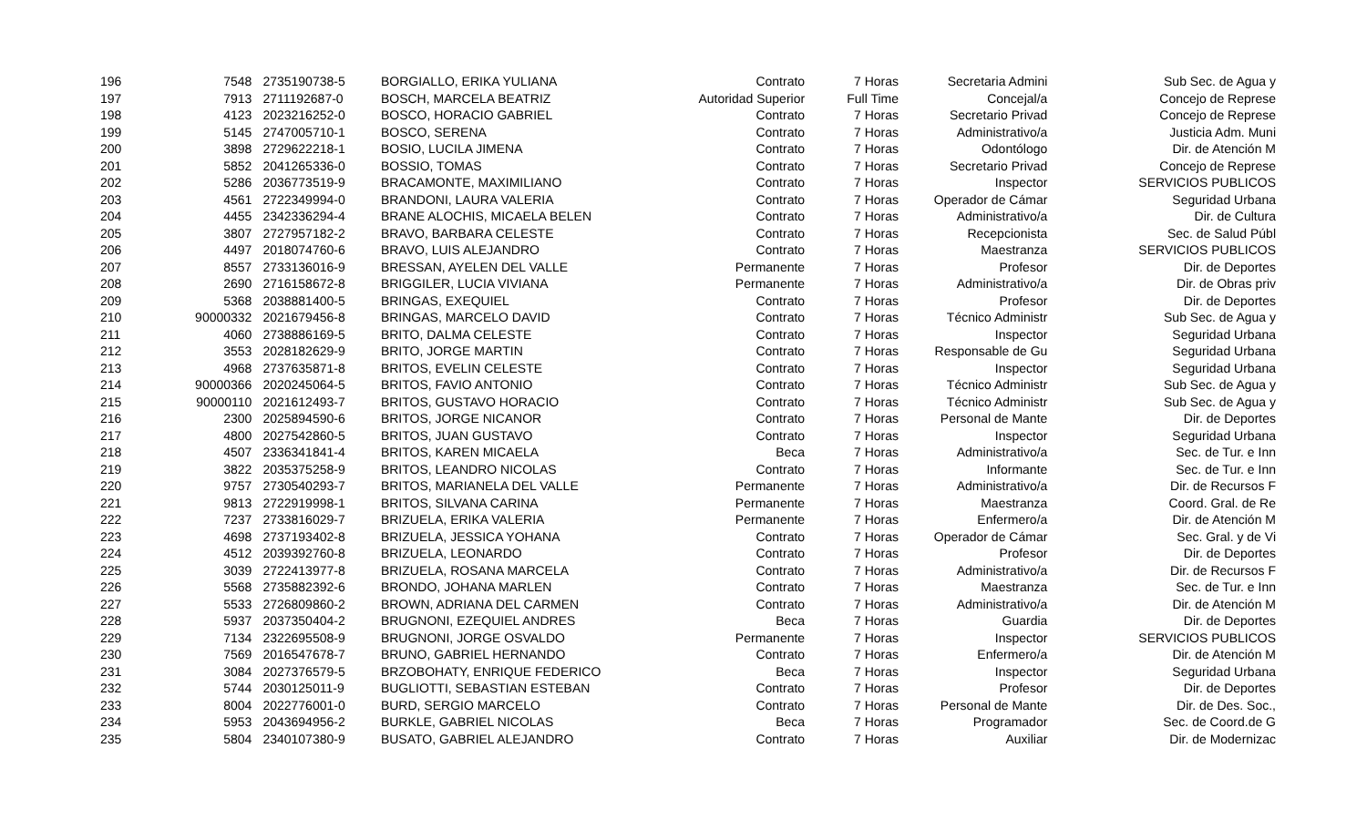| 196 | 7548 | 2735190738-5 | BORGIALLO, ERIKA YULIANA | Contrato | 7 Horas | Secretaria Admini | Sub Sec. de Agua y |
| 197 | 7913 | 2711192687-0 | BOSCH, MARCELA BEATRIZ | Autoridad Superior | Full Time | Concejal/a | Concejo de Represe |
| 198 | 4123 | 2023216252-0 | BOSCO, HORACIO GABRIEL | Contrato | 7 Horas | Secretario Privad | Concejo de Represe |
| 199 | 5145 | 2747005710-1 | BOSCO, SERENA | Contrato | 7 Horas | Administrativo/a | Justicia Adm. Muni |
| 200 | 3898 | 2729622218-1 | BOSIO, LUCILA JIMENA | Contrato | 7 Horas | Odontólogo | Dir. de Atención M |
| 201 | 5852 | 2041265336-0 | BOSSIO, TOMAS | Contrato | 7 Horas | Secretario Privad | Concejo de Represe |
| 202 | 5286 | 2036773519-9 | BRACAMONTE, MAXIMILIANO | Contrato | 7 Horas | Inspector | SERVICIOS PUBLICOS |
| 203 | 4561 | 2722349994-0 | BRANDONI, LAURA VALERIA | Contrato | 7 Horas | Operador de Cámar | Seguridad Urbana |
| 204 | 4455 | 2342336294-4 | BRANE ALOCHIS, MICAELA BELEN | Contrato | 7 Horas | Administrativo/a | Dir. de Cultura |
| 205 | 3807 | 2727957182-2 | BRAVO, BARBARA CELESTE | Contrato | 7 Horas | Recepcionista | Sec. de Salud Públ |
| 206 | 4497 | 2018074760-6 | BRAVO, LUIS ALEJANDRO | Contrato | 7 Horas | Maestranza | SERVICIOS PUBLICOS |
| 207 | 8557 | 2733136016-9 | BRESSAN, AYELEN DEL VALLE | Permanente | 7 Horas | Profesor | Dir. de Deportes |
| 208 | 2690 | 2716158672-8 | BRIGGILER, LUCIA VIVIANA | Permanente | 7 Horas | Administrativo/a | Dir. de Obras priv |
| 209 | 5368 | 2038881400-5 | BRINGAS, EXEQUIEL | Contrato | 7 Horas | Profesor | Dir. de Deportes |
| 210 | 90000332 | 2021679456-8 | BRINGAS, MARCELO DAVID | Contrato | 7 Horas | Técnico Administr | Sub Sec. de Agua y |
| 211 | 4060 | 2738886169-5 | BRITO, DALMA CELESTE | Contrato | 7 Horas | Inspector | Seguridad Urbana |
| 212 | 3553 | 2028182629-9 | BRITO, JORGE MARTIN | Contrato | 7 Horas | Responsable de Gu | Seguridad Urbana |
| 213 | 4968 | 2737635871-8 | BRITOS, EVELIN CELESTE | Contrato | 7 Horas | Inspector | Seguridad Urbana |
| 214 | 90000366 | 2020245064-5 | BRITOS, FAVIO ANTONIO | Contrato | 7 Horas | Técnico Administr | Sub Sec. de Agua y |
| 215 | 90000110 | 2021612493-7 | BRITOS, GUSTAVO HORACIO | Contrato | 7 Horas | Técnico Administr | Sub Sec. de Agua y |
| 216 | 2300 | 2025894590-6 | BRITOS, JORGE NICANOR | Contrato | 7 Horas | Personal de Mante | Dir. de Deportes |
| 217 | 4800 | 2027542860-5 | BRITOS, JUAN GUSTAVO | Contrato | 7 Horas | Inspector | Seguridad Urbana |
| 218 | 4507 | 2336341841-4 | BRITOS, KAREN MICAELA | Beca | 7 Horas | Administrativo/a | Sec. de Tur. e Inn |
| 219 | 3822 | 2035375258-9 | BRITOS, LEANDRO NICOLAS | Contrato | 7 Horas | Informante | Sec. de Tur. e Inn |
| 220 | 9757 | 2730540293-7 | BRITOS, MARIANELA DEL VALLE | Permanente | 7 Horas | Administrativo/a | Dir. de Recursos F |
| 221 | 9813 | 2722919998-1 | BRITOS, SILVANA CARINA | Permanente | 7 Horas | Maestranza | Coord. Gral. de Re |
| 222 | 7237 | 2733816029-7 | BRIZUELA, ERIKA VALERIA | Permanente | 7 Horas | Enfermero/a | Dir. de Atención M |
| 223 | 4698 | 2737193402-8 | BRIZUELA, JESSICA YOHANA | Contrato | 7 Horas | Operador de Cámar | Sec. Gral. y de Vi |
| 224 | 4512 | 2039392760-8 | BRIZUELA, LEONARDO | Contrato | 7 Horas | Profesor | Dir. de Deportes |
| 225 | 3039 | 2722413977-8 | BRIZUELA, ROSANA MARCELA | Contrato | 7 Horas | Administrativo/a | Dir. de Recursos F |
| 226 | 5568 | 2735882392-6 | BRONDO, JOHANA MARLEN | Contrato | 7 Horas | Maestranza | Sec. de Tur. e Inn |
| 227 | 5533 | 2726809860-2 | BROWN, ADRIANA DEL CARMEN | Contrato | 7 Horas | Administrativo/a | Dir. de Atención M |
| 228 | 5937 | 2037350404-2 | BRUGNONI, EZEQUIEL ANDRES | Beca | 7 Horas | Guardia | Dir. de Deportes |
| 229 | 7134 | 2322695508-9 | BRUGNONI, JORGE OSVALDO | Permanente | 7 Horas | Inspector | SERVICIOS PUBLICOS |
| 230 | 7569 | 2016547678-7 | BRUNO, GABRIEL HERNANDO | Contrato | 7 Horas | Enfermero/a | Dir. de Atención M |
| 231 | 3084 | 2027376579-5 | BRZOBOHATY, ENRIQUE FEDERICO | Beca | 7 Horas | Inspector | Seguridad Urbana |
| 232 | 5744 | 2030125011-9 | BUGLIOTTI, SEBASTIAN ESTEBAN | Contrato | 7 Horas | Profesor | Dir. de Deportes |
| 233 | 8004 | 2022776001-0 | BURD, SERGIO MARCELO | Contrato | 7 Horas | Personal de Mante | Dir. de Des. Soc., |
| 234 | 5953 | 2043694956-2 | BURKLE, GABRIEL NICOLAS | Beca | 7 Horas | Programador | Sec. de Coord.de G |
| 235 | 5804 | 2340107380-9 | BUSATO, GABRIEL ALEJANDRO | Contrato | 7 Horas | Auxiliar | Dir. de Modernizac |